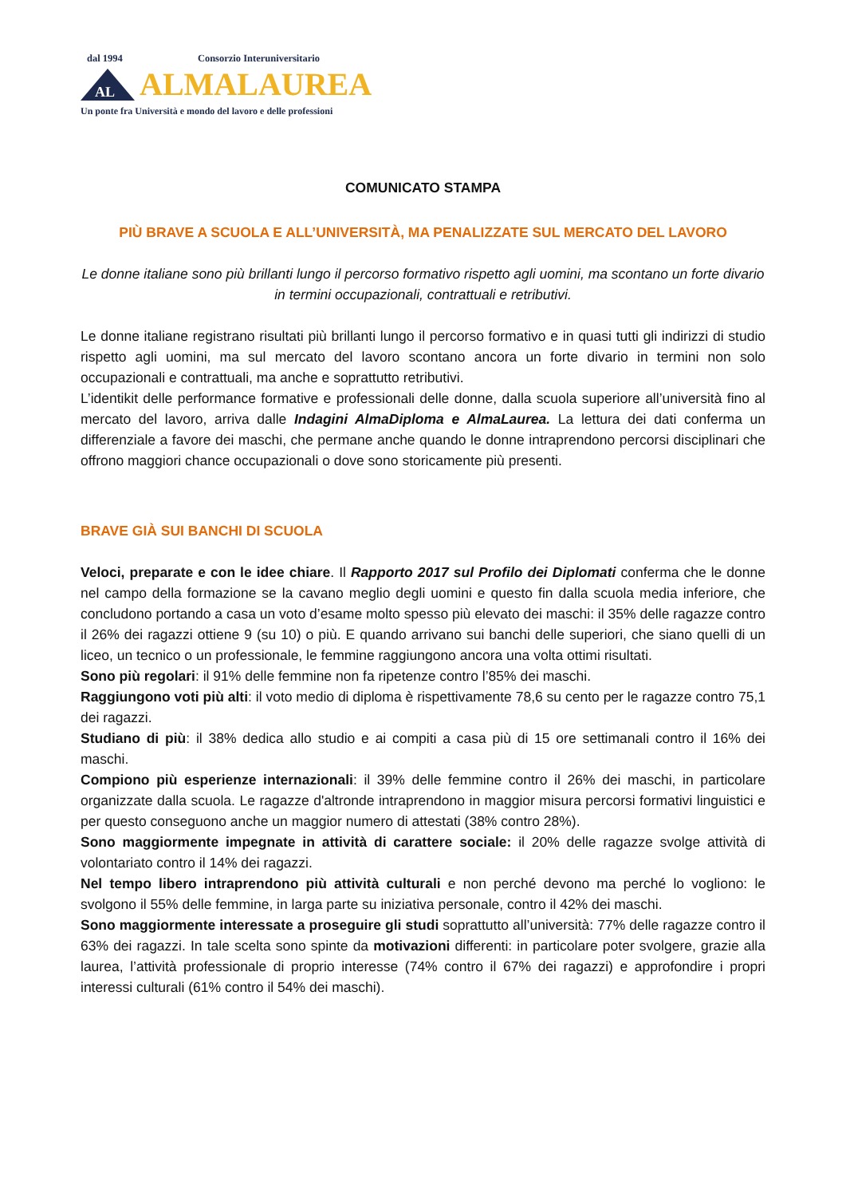dal 1994 Consorzio Interuniversitario
AL
ALMALAUREA
Un ponte fra Università e mondo del lavoro e delle professioni
COMUNICATO STAMPA
PIÙ BRAVE A SCUOLA E ALL’UNIVERSITÀ, MA PENALIZZATE SUL MERCATO DEL LAVORO
Le donne italiane sono più brillanti lungo il percorso formativo rispetto agli uomini, ma scontano un forte divario in termini occupazionali, contrattuali e retributivi.
Le donne italiane registrano risultati più brillanti lungo il percorso formativo e in quasi tutti gli indirizzi di studio rispetto agli uomini, ma sul mercato del lavoro scontano ancora un forte divario in termini non solo occupazionali e contrattuali, ma anche e soprattutto retributivi.
L’identikit delle performance formative e professionali delle donne, dalla scuola superiore all’università fino al mercato del lavoro, arriva dalle Indagini AlmaDiploma e AlmaLaurea. La lettura dei dati conferma un differenziale a favore dei maschi, che permane anche quando le donne intraprendono percorsi disciplinari che offrono maggiori chance occupazionali o dove sono storicamente più presenti.
BRAVE GIÀ SUI BANCHI DI SCUOLA
Veloci, preparate e con le idee chiare. Il Rapporto 2017 sul Profilo dei Diplomati conferma che le donne nel campo della formazione se la cavano meglio degli uomini e questo fin dalla scuola media inferiore, che concludono portando a casa un voto d’esame molto spesso più elevato dei maschi: il 35% delle ragazze contro il 26% dei ragazzi ottiene 9 (su 10) o più. E quando arrivano sui banchi delle superiori, che siano quelli di un liceo, un tecnico o un professionale, le femmine raggiungono ancora una volta ottimi risultati.
Sono più regolari: il 91% delle femmine non fa ripetenze contro l’85% dei maschi.
Raggiungono voti più alti: il voto medio di diploma è rispettivamente 78,6 su cento per le ragazze contro 75,1 dei ragazzi.
Studiano di più: il 38% dedica allo studio e ai compiti a casa più di 15 ore settimanali contro il 16% dei maschi.
Compiono più esperienze internazionali: il 39% delle femmine contro il 26% dei maschi, in particolare organizzate dalla scuola. Le ragazze d'altronde intraprendono in maggior misura percorsi formativi linguistici e per questo conseguono anche un maggior numero di attestati (38% contro 28%).
Sono maggiormente impegnate in attività di carattere sociale: il 20% delle ragazze svolge attività di volontariato contro il 14% dei ragazzi.
Nel tempo libero intraprendono più attività culturali e non perché devono ma perché lo vogliono: le svolgono il 55% delle femmine, in larga parte su iniziativa personale, contro il 42% dei maschi.
Sono maggiormente interessate a proseguire gli studi soprattutto all’università: 77% delle ragazze contro il 63% dei ragazzi. In tale scelta sono spinte da motivazioni differenti: in particolare poter svolgere, grazie alla laurea, l’attività professionale di proprio interesse (74% contro il 67% dei ragazzi) e approfondire i propri interessi culturali (61% contro il 54% dei maschi).